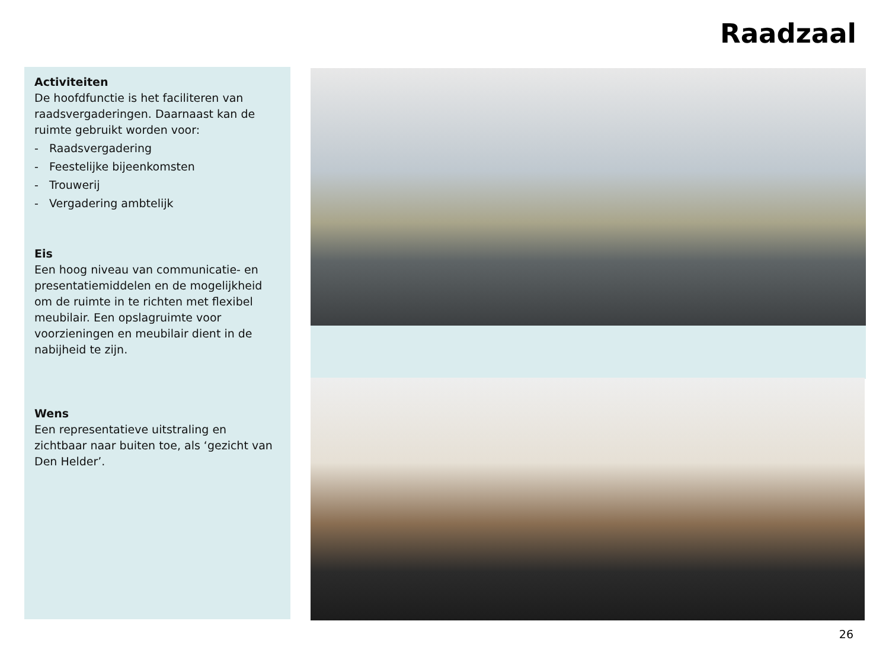Raadzaal
Activiteiten
De hoofdfunctie is het faciliteren van raadsvergaderingen. Daarnaast kan de ruimte gebruikt worden voor:
- Raadsvergadering
- Feestelijke bijeenkomsten
- Trouwerij
- Vergadering ambtelijk
Eis
Een hoog niveau van communicatie- en presentatiemiddelen en de mogelijkheid om de ruimte in te richten met flexibel meubilair. Een opslagruimte voor voorzieningen en meubilair dient in de nabijheid te zijn.
Wens
Een representatieve uitstraling en zichtbaar naar buiten toe, als ‘gezicht van Den Helder’.
26